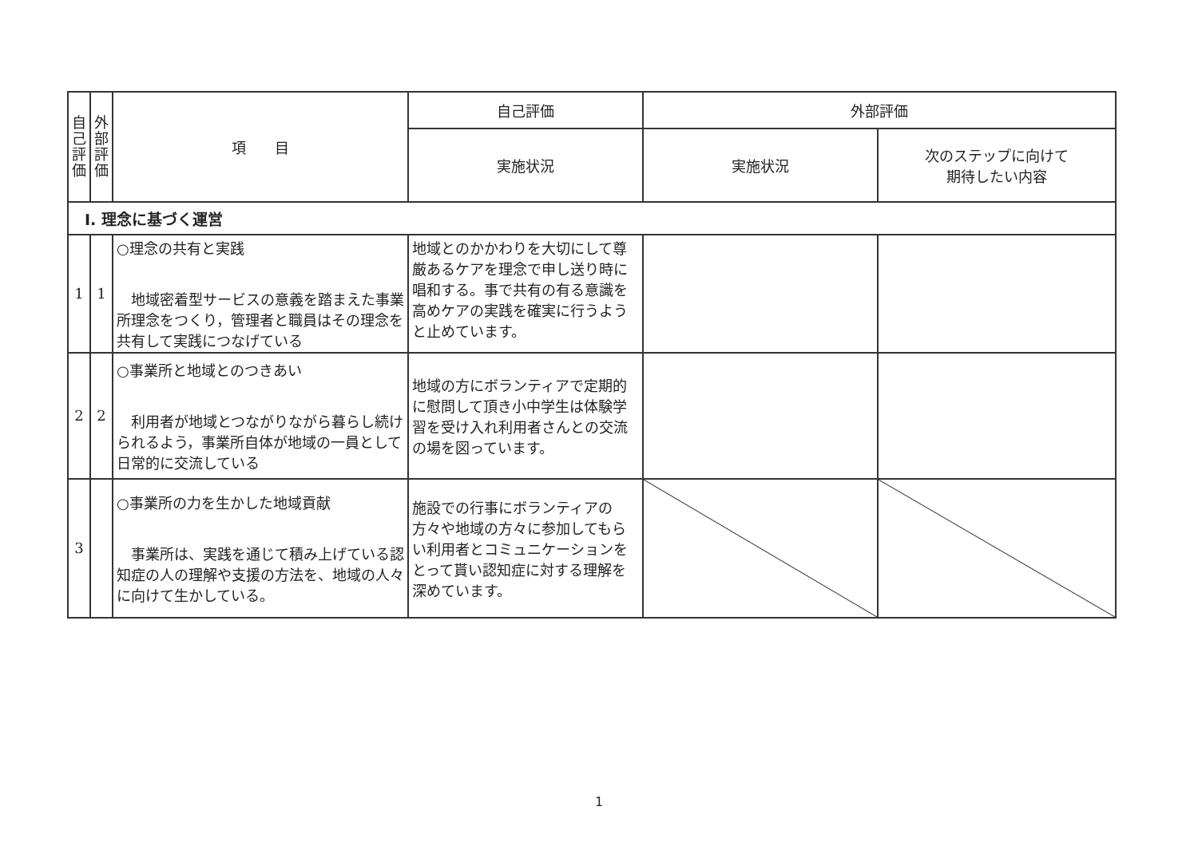| 自 己 評 価 | 外 部 評 価 | 項 目 | 自己評価 | 外部評価 | |
| --- | --- | --- | --- | --- | --- |
| | | | 実施状況 | 実施状況 | 次のステップに向けて 期待したい内容 |
| Ⅰ. 理念に基づく運営 | | | | | |
| 1 | 1 | ○理念の共有と実践 地域密着型サービスの意義を踏まえた事業所理念をつくり，管理者と職員はその理念を共有して実践につなげている | 地域とのかかわりを大切にして尊厳あるケアを理念で申し送り時に唱和する。事で共有の有る意識を高めケアの実践を確実に行うようと止めています。 | | |
| 2 | 2 | ○事業所と地域とのつきあい 利用者が地域とつながりながら暮らし続けられるよう，事業所自体が地域の一員として日常的に交流している | 地域の方にボランティアで定期的に慰問して頂き小中学生は体験学習を受け入れ利用者さんとの交流の場を図っています。 | | |
| 3 | | ○事業所の力を生かした地域貢献 事業所は、実践を通じて積み上げている認知症の人の理解や支援の方法を、地域の人々に向けて生かしている。 | 施設での行事にボランティアの方々や地域の方々に参加してもらい利用者とコミュニケーションをとって貰い認知症に対する理解を深めています。 | | |
1